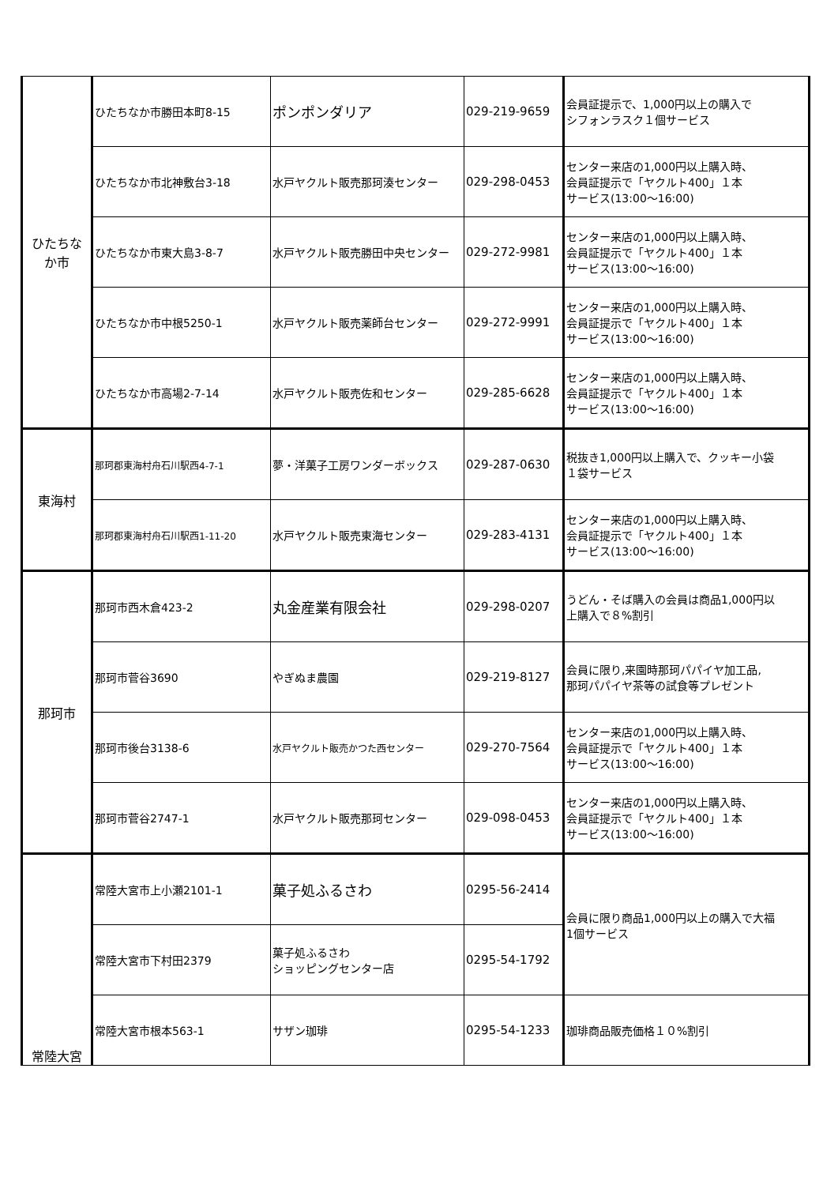| ひたちな か市 | ひたちなか市勝田本町8-15 | ポンポンダリア | 029-219-9659 | 会員証提示で、1,000円以上の購入で シフォンラスク１個サービス |
| | ひたちなか市北神敷台3-18 | 水戸ヤクルト販売那珂湊センター | 029-298-0453 | センター来店の1,000円以上購入時、 会員証提示で「ヤクルト400」１本 サービス(13:00～16:00) |
| | ひたちなか市東大島3-8-7 | 水戸ヤクルト販売勝田中央センター | 029-272-9981 | センター来店の1,000円以上購入時、 会員証提示で「ヤクルト400」１本 サービス(13:00～16:00) |
| | ひたちなか市中根5250-1 | 水戸ヤクルト販売薬師台センター | 029-272-9991 | センター来店の1,000円以上購入時、 会員証提示で「ヤクルト400」１本 サービス(13:00～16:00) |
| | ひたちなか市高場2-7-14 | 水戸ヤクルト販売佐和センター | 029-285-6628 | センター来店の1,000円以上購入時、 会員証提示で「ヤクルト400」１本 サービス(13:00～16:00) |
| 東海村 | 那珂郡東海村舟石川駅西4-7-1 | 夢・洋菓子工房ワンダーボックス | 029-287-0630 | 税抜き1,000円以上購入で、クッキー小袋 １袋サービス |
| | 那珂郡東海村舟石川駅西1-11-20 | 水戸ヤクルト販売東海センター | 029-283-4131 | センター来店の1,000円以上購入時、 会員証提示で「ヤクルト400」１本 サービス(13:00～16:00) |
| 那珂市 | 那珂市西木倉423-2 | 丸金産業有限会社 | 029-298-0207 | うどん・そば購入の会員は商品1,000円以 上購入で８%割引 |
| | 那珂市菅谷3690 | やぎぬま農園 | 029-219-8127 | 会員に限り,来園時那珂パパイヤ加工品, 那珂パパイヤ茶等の試食等プレゼント |
| | 那珂市後台3138-6 | 水戸ヤクルト販売かつた西センター | 029-270-7564 | センター来店の1,000円以上購入時、 会員証提示で「ヤクルト400」１本 サービス(13:00～16:00) |
| | 那珂市菅谷2747-1 | 水戸ヤクルト販売那珂センター | 029-098-0453 | センター来店の1,000円以上購入時、 会員証提示で「ヤクルト400」１本 サービス(13:00～16:00) |
| 常陸大宮 | 常陸大宮市上小瀬2101-1 | 菓子処ふるさわ | 0295-56-2414 | 会員に限り商品1,000円以上の購入で大福 1個サービス |
| | 常陸大宮市下村田2379 | 菓子処ふるさわ ショッピングセンター店 | 0295-54-1792 | |
| | 常陸大宮市根本563-1 | サザン珈琲 | 0295-54-1233 | 珈琲商品販売価格１０%割引 |